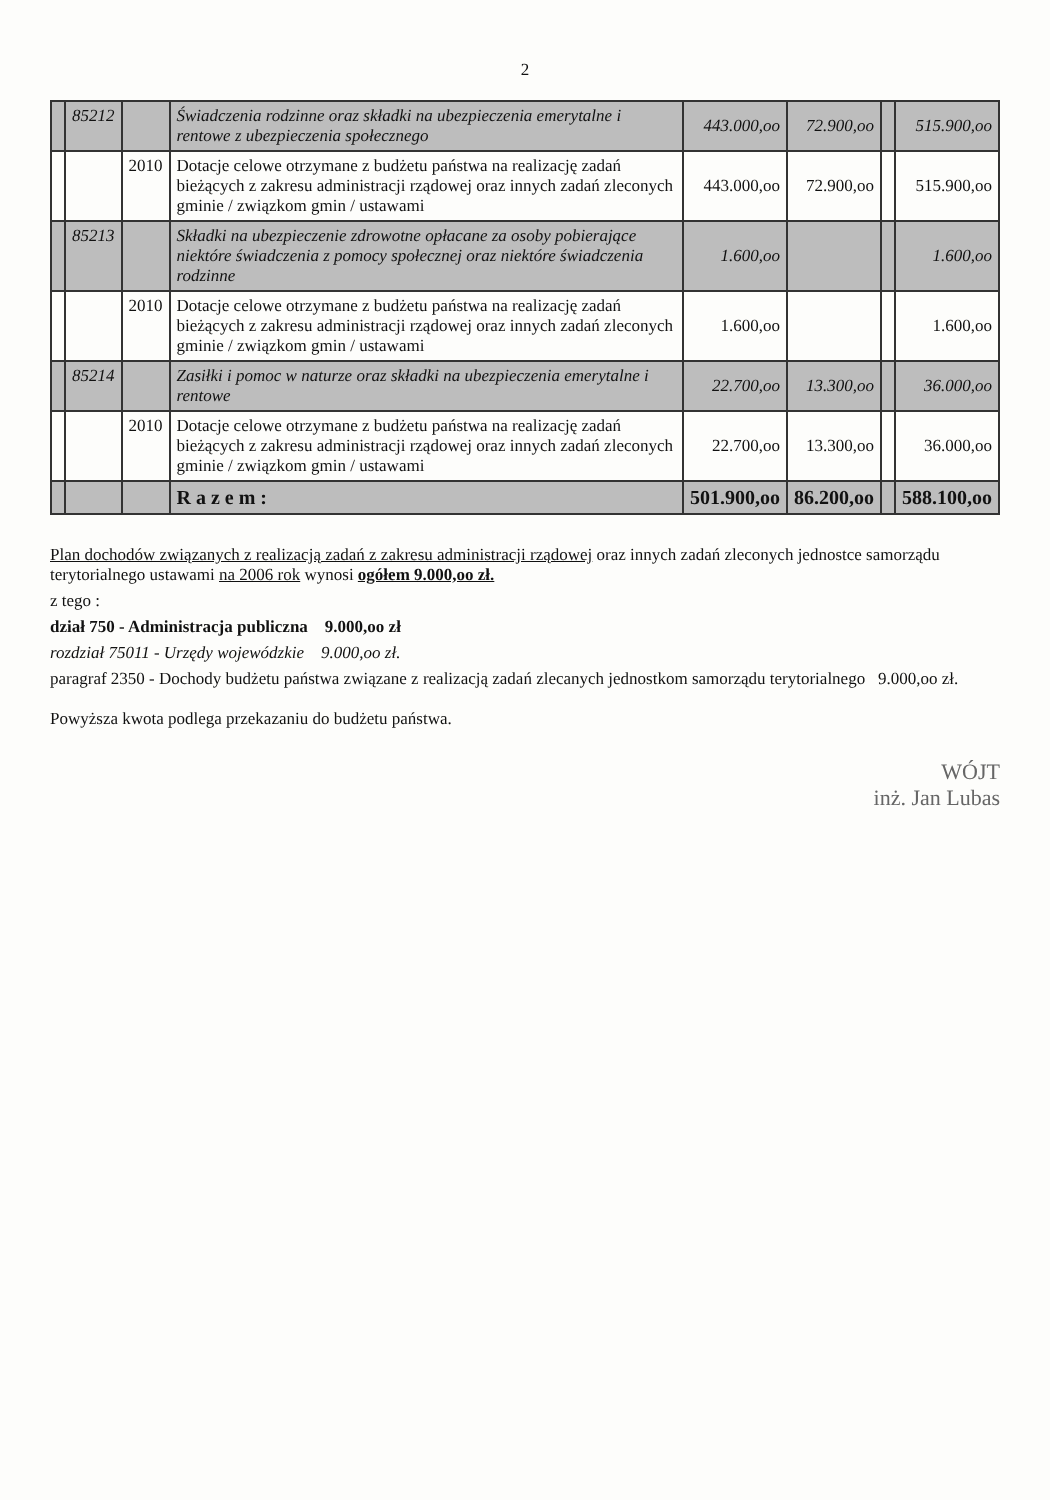2
| | 85212 | | Świadczenia rodzinne oraz składki na ubezpieczenia emerytalne i rentowe z ubezpieczenia społecznego | 443.000,oo | 72.900,oo | | 515.900,oo |
| | | 2010 | Dotacje celowe otrzymane z budżetu państwa na realizację zadań bieżących z zakresu administracji rządowej oraz innych zadań zleconych gminie / związkom gmin / ustawami | 443.000,oo | 72.900,oo | | 515.900,oo |
| | 85213 | | Składki na ubezpieczenie zdrowotne opłacane za osoby pobierające niektóre świadczenia z pomocy społecznej oraz niektóre świadczenia rodzinne | 1.600,oo | | | 1.600,oo |
| | | 2010 | Dotacje celowe otrzymane z budżetu państwa na realizację zadań bieżących z zakresu administracji rządowej oraz innych zadań zleconych gminie / związkom gmin / ustawami | 1.600,oo | | | 1.600,oo |
| | 85214 | | Zasiłki i pomoc w naturze oraz składki na ubezpieczenia emerytalne i rentowe | 22.700,oo | 13.300,oo | | 36.000,oo |
| | | 2010 | Dotacje celowe otrzymane z budżetu państwa na realizację zadań bieżących z zakresu administracji rządowej oraz innych zadań zleconych gminie / związkom gmin / ustawami | 22.700,oo | 13.300,oo | | 36.000,oo |
| | | | R a z e m : | 501.900,oo | 86.200,oo | | 588.100,oo |
Plan dochodów związanych z realizacją zadań z zakresu administracji rządowej oraz innych zadań zleconych jednostce samorządu terytorialnego ustawami na 2006 rok wynosi ogółem 9.000,oo zł.
z tego :
dział 750 - Administracja publiczna 9.000,oo zł
rozdział 75011 - Urzędy wojewódzkie 9.000,oo zł.
paragraf 2350 - Dochody budżetu państwa związane z realizacją zadań zlecanych jednostkom samorządu terytorialnego 9.000,oo zł.
Powyższa kwota podlega przekazaniu do budżetu państwa.
WÓJT
inż. Jan Lubas